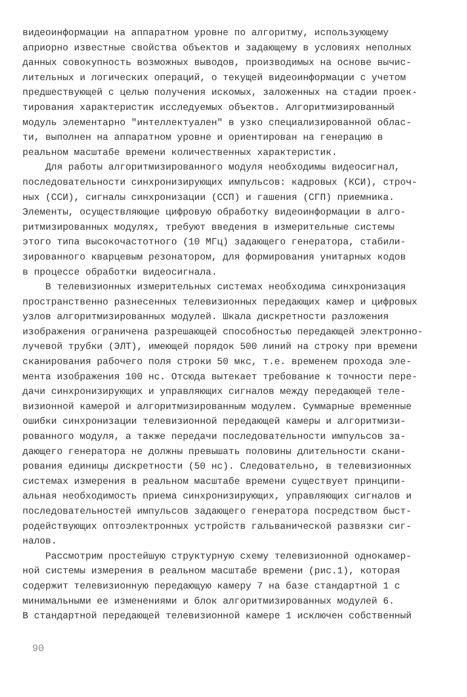видеоинформации на аппаратном уровне по алгоритму, использующему априорно известные свойства объектов и задающему в условиях неполных данных совокупность возможных выводов, производимых на основе вычис- лительных и логических операций, о текущей видеоинформации с учетом предшествующей с целью получения искомых, заложенных на стадии проек- тирования характеристик исследуемых объектов. Алгоритмизированный модуль элементарно "интеллектуален" в узко специализированной облас- ти, выполнен на аппаратном уровне и ориентирован на генерацию в реальном масштабе времени количественных характеристик. Для работы алгоритмизированного модуля необходимы видеосигнал, последовательности синхронизирующих импульсов: кадровых (КСИ), строч- ных (ССИ), сигналы синхронизации (ССП) и гашения (СГП) приемника. Элементы, осуществляющие цифровую обработку видеоинформации в алго- ритмизированных модулях, требуют введения в измерительные системы этого типа высокочастотного (10 МГц) задающего генератора, стабили- зированного кварцевым резонатором, для формирования унитарных кодов в процессе обработки видеосигнала. В телевизионных измерительных системах необходима синхронизация пространственно разнесенных телевизионных передающих камер и цифровых узлов алгоритмизированных модулей. Шкала дискретности разложения изображения ограничена разрешающей способностью передающей электронно- лучевой трубки (ЭЛТ), имеющей порядок 500 линий на строку при времени сканирования рабочего поля строки 50 мкс, т.е. временем прохода эле- мента изображения 100 нс. Отсюда вытекает требование к точности пере- дачи синхронизирующих и управляющих сигналов между передающей теле- визионной камерой и алгоритмизированным модулем. Суммарные временные ошибки синхронизации телевизионной передающей камеры и алгоритмизи- рованного модуля, а также передачи последовательности импульсов за- дающего генератора не должны превышать половины длительности скани- рования единицы дискретности (50 нс). Следовательно, в телевизионных системах измерения в реальном масштабе времени существует принципи- альная необходимость приема синхронизирующих, управляющих сигналов и последовательностей импульсов задающего генератора посредством быст- родействующих оптоэлектронных устройств гальванической развязки сиг- налов. Рассмотрим простейшую структурную схему телевизионной однокамер- ной системы измерения в реальном масштабе времени (рис.1), которая содержит телевизионную передающую камеру 7 на базе стандартной 1 с минимальными ее изменениями и блок алгоритмизированных модулей 6. В стандартной передающей телевизионной камере 1 исключен собственный
90